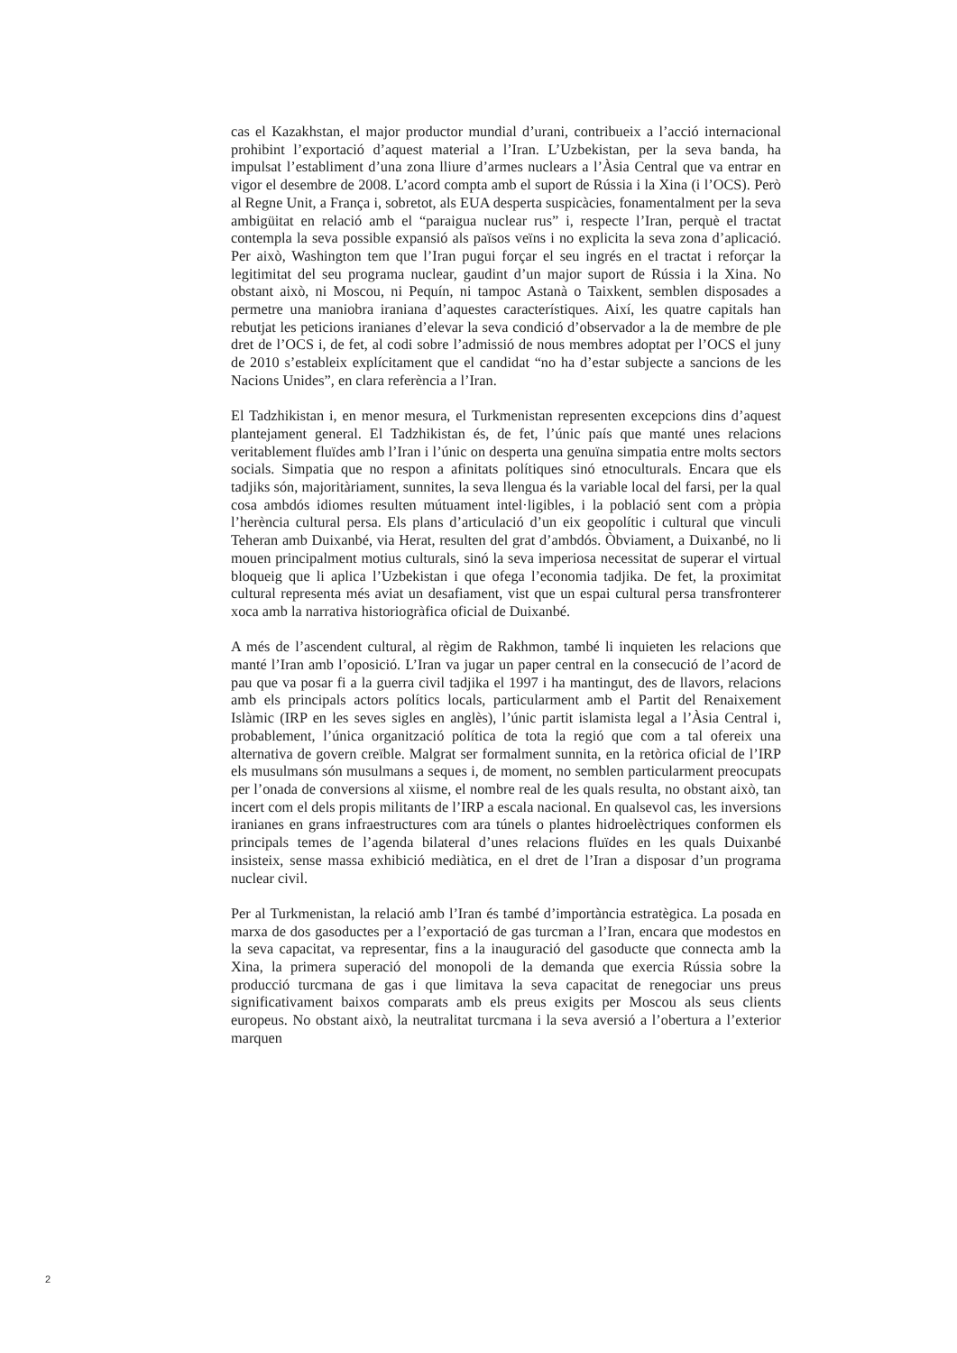cas el Kazakhstan, el major productor mundial d’urani, contribueix a l’acció internacional prohibint l’exportació d’aquest material a l’Iran. L’Uzbekistan, per la seva banda, ha impulsat l’establiment d’una zona lliure d’armes nuclears a l’Àsia Central que va entrar en vigor el desembre de 2008. L’acord compta amb el suport de Rússia i la Xina (i l’OCS). Però al Regne Unit, a França i, sobretot, als EUA desperta suspicàcies, fonamentalment per la seva ambigüitat en relació amb el “paraigua nuclear rus” i, respecte l’Iran, perquè el tractat contempla la seva possible expansió als països veïns i no explicita la seva zona d’aplicació. Per això, Washington tem que l’Iran pugui forçar el seu ingrés en el tractat i reforçar la legitimitat del seu programa nuclear, gaudint d’un major suport de Rússia i la Xina. No obstant això, ni Moscou, ni Pequín, ni tampoc Astanà o Taixkent, semblen disposades a permetre una maniobra iraniana d’aquestes característiques. Així, les quatre capitals han rebutjat les peticions iranianes d’elevar la seva condició d’observador a la de membre de ple dret de l’OCS i, de fet, al codi sobre l’admissió de nous membres adoptat per l’OCS el juny de 2010 s’estableix explícitament que el candidat “no ha d’estar subjecte a sancions de les Nacions Unides”, en clara referència a l’Iran.
El Tadzhikistan i, en menor mesura, el Turkmenistan representen excepcions dins d’aquest plantejament general. El Tadzhikistan és, de fet, l’únic país que manté unes relacions veritablement fluïdes amb l’Iran i l’únic on desperta una genuïna simpatia entre molts sectors socials. Simpatia que no respon a afinitats polítiques sinó etnoculturals. Encara que els tadjiks són, majoritàriament, sunnites, la seva llengua és la variable local del farsi, per la qual cosa ambdós idiomes resulten mútuament intel·ligibles, i la població sent com a pròpia l’herència cultural persa. Els plans d’articulació d’un eix geopolític i cultural que vinculi Teheran amb Duixanbé, via Herat, resulten del grat d’ambdós. Òbviament, a Duixanbé, no li mouen principalment motius culturals, sinó la seva imperiosa necessitat de superar el virtual bloqueig que li aplica l’Uzbekistan i que ofega l’economia tadjika. De fet, la proximitat cultural representa més aviat un desafiament, vist que un espai cultural persa transfronterer xoca amb la narrativa historiogràfica oficial de Duixanbé.
A més de l’ascendent cultural, al règim de Rakhmon, també li inquieten les relacions que manté l’Iran amb l’oposició. L’Iran va jugar un paper central en la consecució de l’acord de pau que va posar fi a la guerra civil tadjika el 1997 i ha mantingut, des de llavors, relacions amb els principals actors polítics locals, particularment amb el Partit del Renaixement Islàmic (IRP en les seves sigles en anglès), l’únic partit islamista legal a l’Àsia Central i, probablement, l’única organització política de tota la regió que com a tal ofereix una alternativa de govern creïble. Malgrat ser formalment sunnita, en la retòrica oficial de l’IRP els musulmans són musulmans a seques i, de moment, no semblen particularment preocupats per l’onada de conversions al xiisme, el nombre real de les quals resulta, no obstant això, tan incert com el dels propis militants de l’IRP a escala nacional. En qualsevol cas, les inversions iranianes en grans infraestructures com ara túnels o plantes hidroelèctriques conformen els principals temes de l’agenda bilateral d’unes relacions fluïdes en les quals Duixanbé insisteix, sense massa exhibició mediàtica, en el dret de l’Iran a disposar d’un programa nuclear civil.
Per al Turkmenistan, la relació amb l’Iran és també d’importància estratègica. La posada en marxa de dos gasoductes per a l’exportació de gas turcman a l’Iran, encara que modestos en la seva capacitat, va representar, fins a la inauguració del gasoducte que connecta amb la Xina, la primera superació del monopoli de la demanda que exercia Rússia sobre la producció turcmana de gas i que limitava la seva capacitat de renegociar uns preus significativament baixos comparats amb els preus exigits per Moscou als seus clients europeus. No obstant això, la neutralitat turcmana i la seva aversió a l’obertura a l’exterior marquen
2